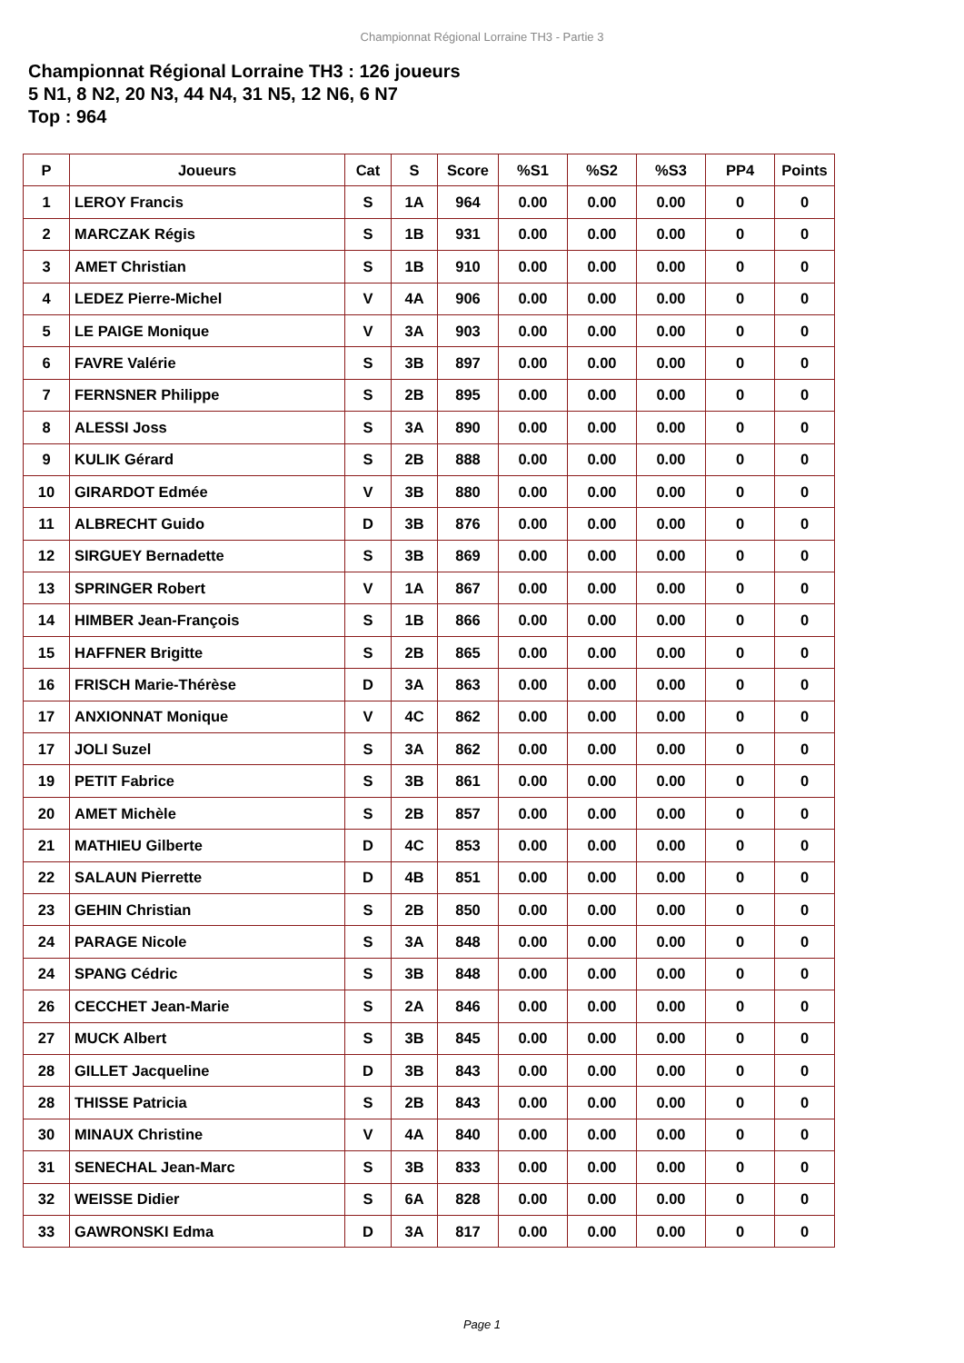Championnat Régional Lorraine TH3 - Partie 3
Championnat Régional Lorraine TH3 : 126 joueurs
5 N1, 8 N2, 20 N3, 44 N4, 31 N5, 12 N6, 6 N7
Top : 964
| P | Joueurs | Cat | S | Score | %S1 | %S2 | %S3 | PP4 | Points |
| --- | --- | --- | --- | --- | --- | --- | --- | --- | --- |
| 1 | LEROY Francis | S | 1A | 964 | 0.00 | 0.00 | 0.00 | 0 | 0 |
| 2 | MARCZAK Régis | S | 1B | 931 | 0.00 | 0.00 | 0.00 | 0 | 0 |
| 3 | AMET Christian | S | 1B | 910 | 0.00 | 0.00 | 0.00 | 0 | 0 |
| 4 | LEDEZ Pierre-Michel | V | 4A | 906 | 0.00 | 0.00 | 0.00 | 0 | 0 |
| 5 | LE PAIGE Monique | V | 3A | 903 | 0.00 | 0.00 | 0.00 | 0 | 0 |
| 6 | FAVRE Valérie | S | 3B | 897 | 0.00 | 0.00 | 0.00 | 0 | 0 |
| 7 | FERNSNER Philippe | S | 2B | 895 | 0.00 | 0.00 | 0.00 | 0 | 0 |
| 8 | ALESSI Joss | S | 3A | 890 | 0.00 | 0.00 | 0.00 | 0 | 0 |
| 9 | KULIK Gérard | S | 2B | 888 | 0.00 | 0.00 | 0.00 | 0 | 0 |
| 10 | GIRARDOT Edmée | V | 3B | 880 | 0.00 | 0.00 | 0.00 | 0 | 0 |
| 11 | ALBRECHT Guido | D | 3B | 876 | 0.00 | 0.00 | 0.00 | 0 | 0 |
| 12 | SIRGUEY Bernadette | S | 3B | 869 | 0.00 | 0.00 | 0.00 | 0 | 0 |
| 13 | SPRINGER Robert | V | 1A | 867 | 0.00 | 0.00 | 0.00 | 0 | 0 |
| 14 | HIMBER Jean-François | S | 1B | 866 | 0.00 | 0.00 | 0.00 | 0 | 0 |
| 15 | HAFFNER Brigitte | S | 2B | 865 | 0.00 | 0.00 | 0.00 | 0 | 0 |
| 16 | FRISCH Marie-Thérèse | D | 3A | 863 | 0.00 | 0.00 | 0.00 | 0 | 0 |
| 17 | ANXIONNAT Monique | V | 4C | 862 | 0.00 | 0.00 | 0.00 | 0 | 0 |
| 17 | JOLI Suzel | S | 3A | 862 | 0.00 | 0.00 | 0.00 | 0 | 0 |
| 19 | PETIT Fabrice | S | 3B | 861 | 0.00 | 0.00 | 0.00 | 0 | 0 |
| 20 | AMET Michèle | S | 2B | 857 | 0.00 | 0.00 | 0.00 | 0 | 0 |
| 21 | MATHIEU Gilberte | D | 4C | 853 | 0.00 | 0.00 | 0.00 | 0 | 0 |
| 22 | SALAUN Pierrette | D | 4B | 851 | 0.00 | 0.00 | 0.00 | 0 | 0 |
| 23 | GEHIN Christian | S | 2B | 850 | 0.00 | 0.00 | 0.00 | 0 | 0 |
| 24 | PARAGE Nicole | S | 3A | 848 | 0.00 | 0.00 | 0.00 | 0 | 0 |
| 24 | SPANG Cédric | S | 3B | 848 | 0.00 | 0.00 | 0.00 | 0 | 0 |
| 26 | CECCHET Jean-Marie | S | 2A | 846 | 0.00 | 0.00 | 0.00 | 0 | 0 |
| 27 | MUCK Albert | S | 3B | 845 | 0.00 | 0.00 | 0.00 | 0 | 0 |
| 28 | GILLET Jacqueline | D | 3B | 843 | 0.00 | 0.00 | 0.00 | 0 | 0 |
| 28 | THISSE Patricia | S | 2B | 843 | 0.00 | 0.00 | 0.00 | 0 | 0 |
| 30 | MINAUX Christine | V | 4A | 840 | 0.00 | 0.00 | 0.00 | 0 | 0 |
| 31 | SENECHAL Jean-Marc | S | 3B | 833 | 0.00 | 0.00 | 0.00 | 0 | 0 |
| 32 | WEISSE Didier | S | 6A | 828 | 0.00 | 0.00 | 0.00 | 0 | 0 |
| 33 | GAWRONSKI Edma | D | 3A | 817 | 0.00 | 0.00 | 0.00 | 0 | 0 |
Page 1